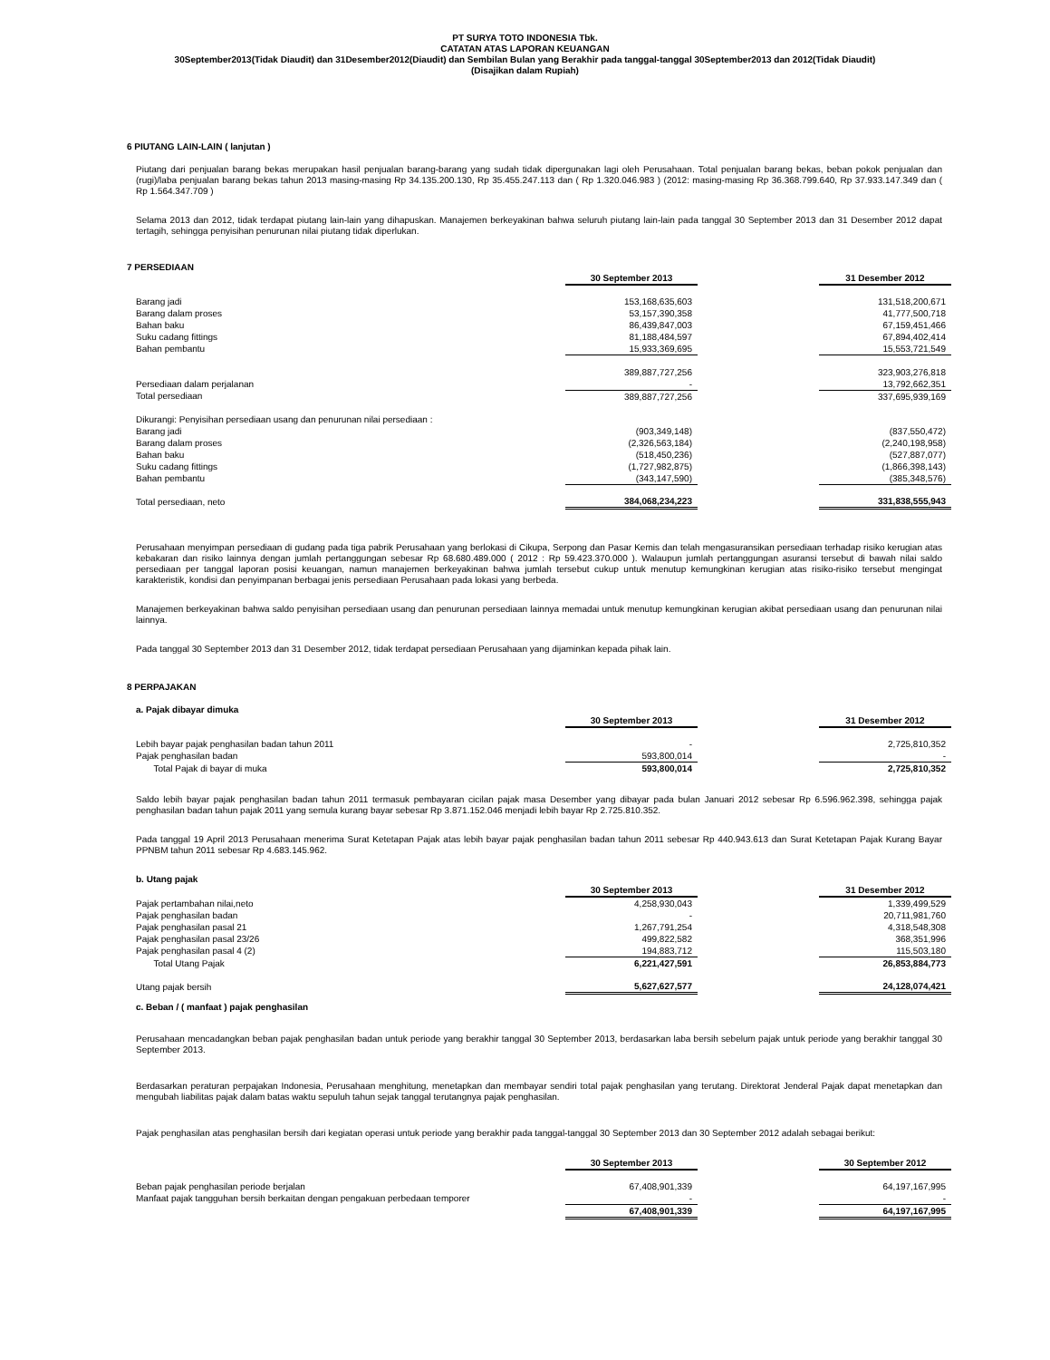PT SURYA TOTO INDONESIA Tbk.
CATATAN ATAS LAPORAN KEUANGAN
30September2013(Tidak Diaudit) dan 31Desember2012(Diaudit) dan Sembilan Bulan yang Berakhir pada tanggal-tanggal 30September2013 dan 2012(Tidak Diaudit)
(Disajikan dalam Rupiah)
6 PIUTANG LAIN-LAIN ( lanjutan )
Piutang dari penjualan barang bekas merupakan hasil penjualan barang-barang yang sudah tidak dipergunakan lagi oleh Perusahaan. Total penjualan barang bekas, beban pokok penjualan dan (rugi)/laba penjualan barang bekas tahun 2013 masing-masing Rp 34.135.200.130, Rp 35.455.247.113 dan ( Rp 1.320.046.983 ) (2012: masing-masing Rp 36.368.799.640, Rp 37.933.147.349 dan ( Rp 1.564.347.709 )
Selama 2013 dan 2012, tidak terdapat piutang lain-lain yang dihapuskan. Manajemen berkeyakinan bahwa seluruh piutang lain-lain pada tanggal 30 September 2013 dan 31 Desember 2012 dapat tertagih, sehingga penyisihan penurunan nilai piutang tidak diperlukan.
7 PERSEDIAAN
| | 30 September 2013 | | 31 Desember 2012 |
| Barang jadi | 153,168,635,603 | | 131,518,200,671 |
| Barang dalam proses | 53,157,390,358 | | 41,777,500,718 |
| Bahan baku | 86,439,847,003 | | 67,159,451,466 |
| Suku cadang fittings | 81,188,484,597 | | 67,894,402,414 |
| Bahan pembantu | 15,933,369,695 | | 15,553,721,549 |
| | 389,887,727,256 | | 323,903,276,818 |
| Persediaan dalam perjalanan | - | | 13,792,662,351 |
| Total persediaan | 389,887,727,256 | | 337,695,939,169 |
| Dikurangi: Penyisihan persediaan usang dan penurunan nilai persediaan : | | | |
| Barang jadi | (903,349,148) | | (837,550,472) |
| Barang dalam proses | (2,326,563,184) | | (2,240,198,958) |
| Bahan baku | (518,450,236) | | (527,887,077) |
| Suku cadang fittings | (1,727,982,875) | | (1,866,398,143) |
| Bahan pembantu | (343,147,590) | | (385,348,576) |
| Total persediaan, neto | 384,068,234,223 | | 331,838,555,943 |
Perusahaan menyimpan persediaan di gudang pada tiga pabrik Perusahaan yang berlokasi di Cikupa, Serpong dan Pasar Kemis dan telah mengasuransikan persediaan terhadap risiko kerugian atas kebakaran dan risiko lainnya dengan jumlah pertanggungan sebesar Rp 68.680.489.000 ( 2012 : Rp 59.423.370.000 ). Walaupun jumlah pertanggungan asuransi tersebut di bawah nilai saldo persediaan per tanggal laporan posisi keuangan, namun manajemen berkeyakinan bahwa jumlah tersebut cukup untuk menutup kemungkinan kerugian atas risiko-risiko tersebut mengingat karakteristik, kondisi dan penyimpanan berbagai jenis persediaan Perusahaan pada lokasi yang berbeda.
Manajemen berkeyakinan bahwa saldo penyisihan persediaan usang dan penurunan persediaan lainnya memadai untuk menutup kemungkinan kerugian akibat persediaan usang dan penurunan nilai lainnya.
Pada tanggal 30 September 2013 dan 31 Desember 2012, tidak terdapat persediaan Perusahaan yang dijaminkan kepada pihak lain.
8 PERPAJAKAN
a. Pajak dibayar dimuka
| | 30 September 2013 | | 31 Desember 2012 |
| Lebih bayar pajak penghasilan badan tahun 2011 | - | | 2,725,810,352 |
| Pajak penghasilan badan | 593,800,014 | | - |
| Total Pajak di bayar di muka | 593,800,014 | | 2,725,810,352 |
Saldo lebih bayar pajak penghasilan badan tahun 2011 termasuk pembayaran cicilan pajak masa Desember yang dibayar pada bulan Januari 2012 sebesar Rp 6.596.962.398, sehingga pajak penghasilan badan tahun pajak 2011 yang semula kurang bayar sebesar Rp 3.871.152.046 menjadi lebih bayar Rp 2.725.810.352.
Pada tanggal 19 April 2013 Perusahaan menerima Surat Ketetapan Pajak atas lebih bayar pajak penghasilan badan tahun 2011 sebesar Rp 440.943.613 dan Surat Ketetapan Pajak Kurang Bayar PPNBM tahun 2011 sebesar Rp 4.683.145.962.
b. Utang pajak
| | 30 September 2013 | | 31 Desember 2012 |
| Pajak pertambahan nilai,neto | 4,258,930,043 | | 1,339,499,529 |
| Pajak penghasilan badan | - | | 20,711,981,760 |
| Pajak penghasilan pasal 21 | 1,267,791,254 | | 4,318,548,308 |
| Pajak penghasilan pasal 23/26 | 499,822,582 | | 368,351,996 |
| Pajak penghasilan pasal 4 (2) | 194,883,712 | | 115,503,180 |
| Total Utang Pajak | 6,221,427,591 | | 26,853,884,773 |
| Utang pajak bersih | 5,627,627,577 | | 24,128,074,421 |
c. Beban / ( manfaat ) pajak penghasilan
Perusahaan mencadangkan beban pajak penghasilan badan untuk periode yang berakhir tanggal 30 September 2013, berdasarkan laba bersih sebelum pajak untuk periode yang berakhir tanggal 30 September 2013.
Berdasarkan peraturan perpajakan Indonesia, Perusahaan menghitung, menetapkan dan membayar sendiri total pajak penghasilan yang terutang. Direktorat Jenderal Pajak dapat menetapkan dan mengubah liabilitas pajak dalam batas waktu sepuluh tahun sejak tanggal terutangnya pajak penghasilan.
Pajak penghasilan atas penghasilan bersih dari kegiatan operasi untuk periode yang berakhir pada tanggal-tanggal 30 September 2013 dan 30 September 2012 adalah sebagai berikut:
| | 30 September 2013 | | 30 September 2012 |
| Beban pajak penghasilan periode berjalan | 67,408,901,339 | | 64,197,167,995 |
| Manfaat pajak tangguhan bersih berkaitan dengan pengakuan perbedaan temporer | - | | - |
| | 67,408,901,339 | | 64,197,167,995 |